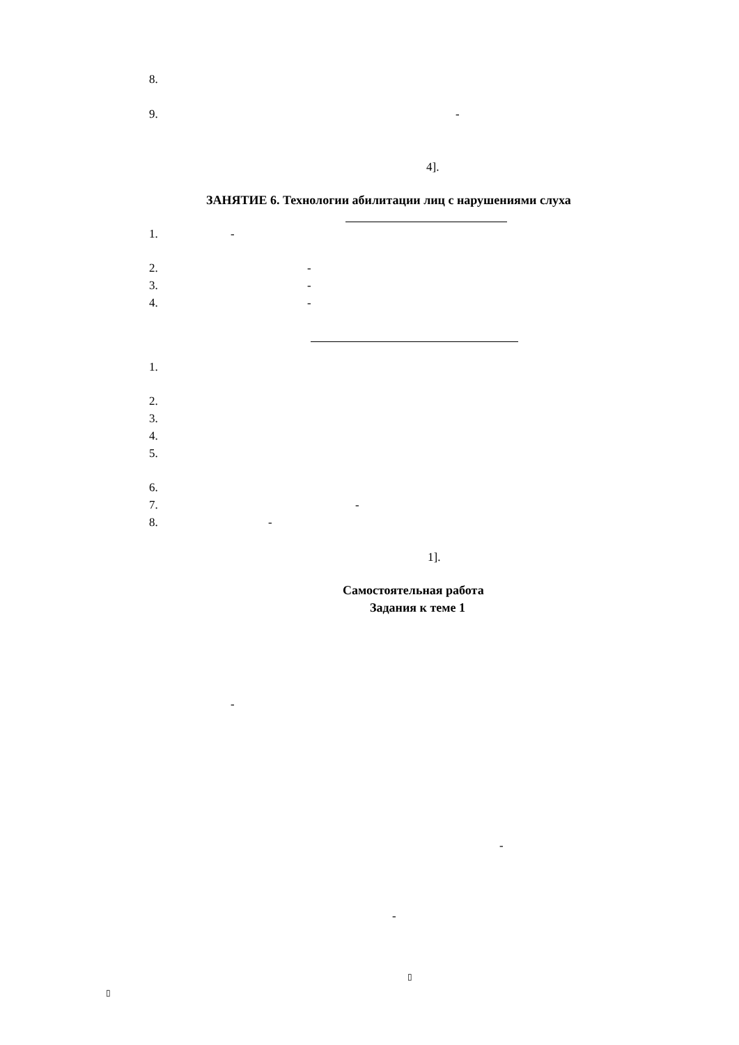8.
9. -
4].
ЗАНЯТИЕ 6. Технологии абилитации лиц с нарушениями слуха
1. -
2. -
3. -
4. -
1.
2.
3.
4.
5.
6.
7. -
8. -
1].
Самостоятельная работа
Задания к теме 1
-
-
-
▯
▯